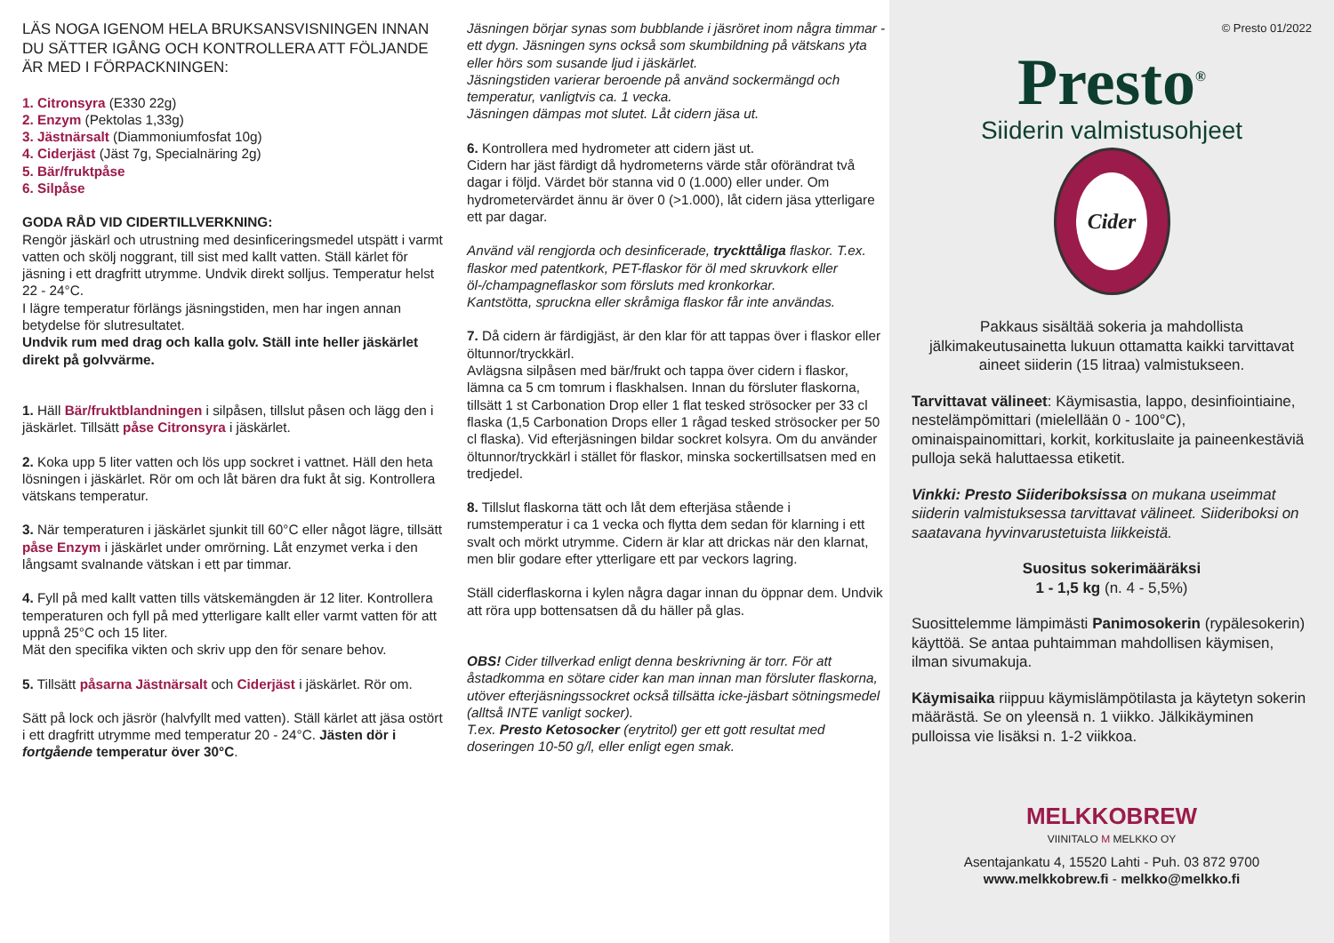LÄS NOGA IGENOM HELA BRUKSANSVISNINGEN INNAN DU SÄTTER IGÅNG OCH KONTROLLERA ATT FÖLJANDE ÄR MED I FÖRPACKNINGEN:
1. Citronsyra (E330 22g)
2. Enzym (Pektolas 1,33g)
3. Jästnärsalt (Diammoniumfosfat 10g)
4. Ciderjäst (Jäst 7g, Specialnäring 2g)
5. Bär/fruktpåse
6. Silpåse
GODA RÅD VID CIDERTILLVERKNING:
Rengör jäskärl och utrustning med desinficeringsmedel utspätt i varmt vatten och skölj noggrant, till sist med kallt vatten. Ställ kärlet för jäsning i ett dragfritt utrymme. Undvik direkt solljus. Temperatur helst 22 - 24°C.
I lägre temperatur förlängs jäsningstiden, men har ingen annan betydelse för slutresultatet.
Undvik rum med drag och kalla golv. Ställ inte heller jäskärlet direkt på golvvärme.
1. Häll Bär/fruktblandningen i silpåsen, tillslut påsen och lägg den i jäskärlet. Tillsätt påse Citronsyra i jäskärlet.
2. Koka upp 5 liter vatten och lös upp sockret i vattnet. Häll den heta lösningen i jäskärlet. Rör om och låt bären dra fukt åt sig. Kontrollera vätskans temperatur.
3. När temperaturen i jäskärlet sjunkit till 60°C eller något lägre, tillsätt påse Enzym i jäskärlet under omrörning. Låt enzymet verka i den långsamt svalnande vätskan i ett par timmar.
4. Fyll på med kallt vatten tills vätskemängden är 12 liter. Kontrollera temperaturen och fyll på med ytterligare kallt eller varmt vatten för att uppnå 25°C och 15 liter.
Mät den specifika vikten och skriv upp den för senare behov.
5. Tillsätt påsarna Jästnärsalt och Ciderjäst i jäskärlet. Rör om.
Sätt på lock och jäsrör (halvfyllt med vatten). Ställ kärlet att jäsa ostört i ett dragfritt utrymme med temperatur 20 - 24°C. Jästen dör i fortgående temperatur över 30°C.
Jäsningen börjar synas som bubblande i jäsröret inom några timmar - ett dygn. Jäsningen syns också som skumbildning på vätskans yta eller hörs som susande ljud i jäskärlet.
Jäsningstiden varierar beroende på använd sockermängd och temperatur, vanligtvis ca. 1 vecka.
Jäsningen dämpas mot slutet. Låt cidern jäsa ut.
6. Kontrollera med hydrometer att cidern jäst ut.
Cidern har jäst färdigt då hydrometerns värde står oförändrat två dagar i följd. Värdet bör stanna vid 0 (1.000) eller under. Om hydrometervärdet ännu är över 0 (>1.000), låt cidern jäsa ytterligare ett par dagar.
Använd väl rengjorda och desinficerade, tryckttåliga flaskor. T.ex. flaskor med patentkork, PET-flaskor för öl med skruvkork eller öl-/champagneflaskor som försluts med kronkorkar.
Kantstötta, spruckna eller skråmiga flaskor får inte användas.
7. Då cidern är färdigjäst, är den klar för att tappas över i flaskor eller öltunnor/tryckkärl.
Avlägsna silpåsen med bär/frukt och tappa över cidern i flaskor, lämna ca 5 cm tomrum i flaskhalsen. Innan du försluter flaskorna, tillsätt 1 st Carbonation Drop eller 1 flat tesked strösocker per 33 cl flaska (1,5 Carbonation Drops eller 1 rågad tesked strösocker per 50 cl flaska). Vid efterjäsningen bildar sockret kolsyra. Om du använder öltunnor/tryckkärl i stället för flaskor, minska sockertillsatsen med en tredjedel.
8. Tillslut flaskorna tätt och låt dem efterjäsa stående i rumstemperatur i ca 1 vecka och flytta dem sedan för klarning i ett svalt och mörkt utrymme. Cidern är klar att drickas när den klarnat, men blir godare efter ytterligare ett par veckors lagring.
Ställ ciderflaskorna i kylen några dagar innan du öppnar dem. Undvik att röra upp bottensatsen då du häller på glas.
OBS! Cider tillverkad enligt denna beskrivning är torr. För att åstadkomma en sötare cider kan man innan man försluter flaskorna, utöver efterjäsningssockret också tillsätta icke-jäsbart sötningsmedel (alltså INTE vanligt socker).
T.ex. Presto Ketosocker (erytritol) ger ett gott resultat med doseringen 10-50 g/l, eller enligt egen smak.
© Presto 01/2022
Presto<sup>®</sup>
Siiderin valmistusohjeet
Cider
Pakkaus sisältää sokeria ja mahdollista jälkimakeutusainetta lukuun ottamatta kaikki tarvittavat aineet siiderin (15 litraa) valmistukseen.
Tarvittavat välineet: Käymisastia, lappo, desinfiointiaine, nestelämpömittari (mielellään 0 - 100°C), ominaispainomittari, korkit, korkituslaite ja paineenkestäviä pulloja sekä haluttaessa etiketit.
Vinkki: Presto Siideriboksissa on mukana useimmat siiderin valmistuksessa tarvittavat välineet. Siideriboksi on saatavana hyvinvarustetuista liikkeistä.
Suositus sokerimääräksi
1 - 1,5 kg (n. 4 - 5,5%)
Suosittelemme lämpimästi Panimosokerin (rypälesokerin) käyttöä. Se antaa puhtaimman mahdollisen käymisen, ilman sivumakuja.
Käymisaika riippuu käymislämpötilasta ja käytetyn sokerin määrästä. Se on yleensä n. 1 viikko. Jälkikäyminen pulloissa vie lisäksi n. 1-2 viikkoa.
MELKKOBREW
VIINITALO M MELKKO OY
Asentajankatu 4, 15520 Lahti - Puh. 03 872 9700
www.melkkobrew.fi - melkko@melkko.fi